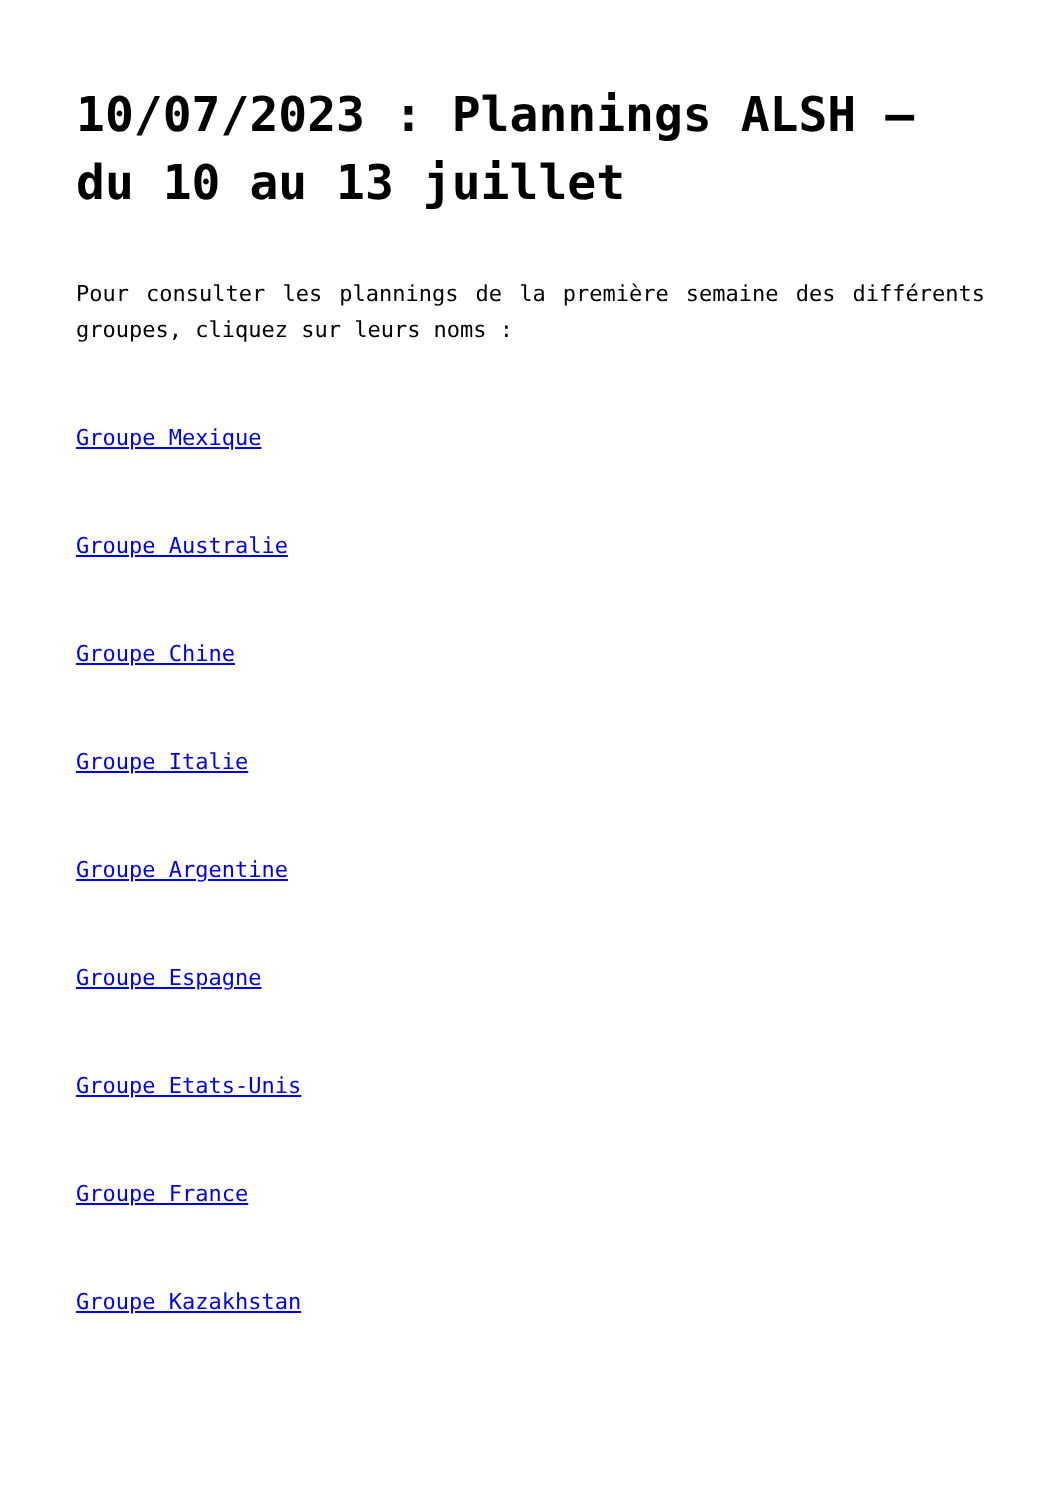10/07/2023 : Plannings ALSH – du 10 au 13 juillet
Pour consulter les plannings de la première semaine des différents groupes, cliquez sur leurs noms :
Groupe Mexique
Groupe Australie
Groupe Chine
Groupe Italie
Groupe Argentine
Groupe Espagne
Groupe Etats-Unis
Groupe France
Groupe Kazakhstan